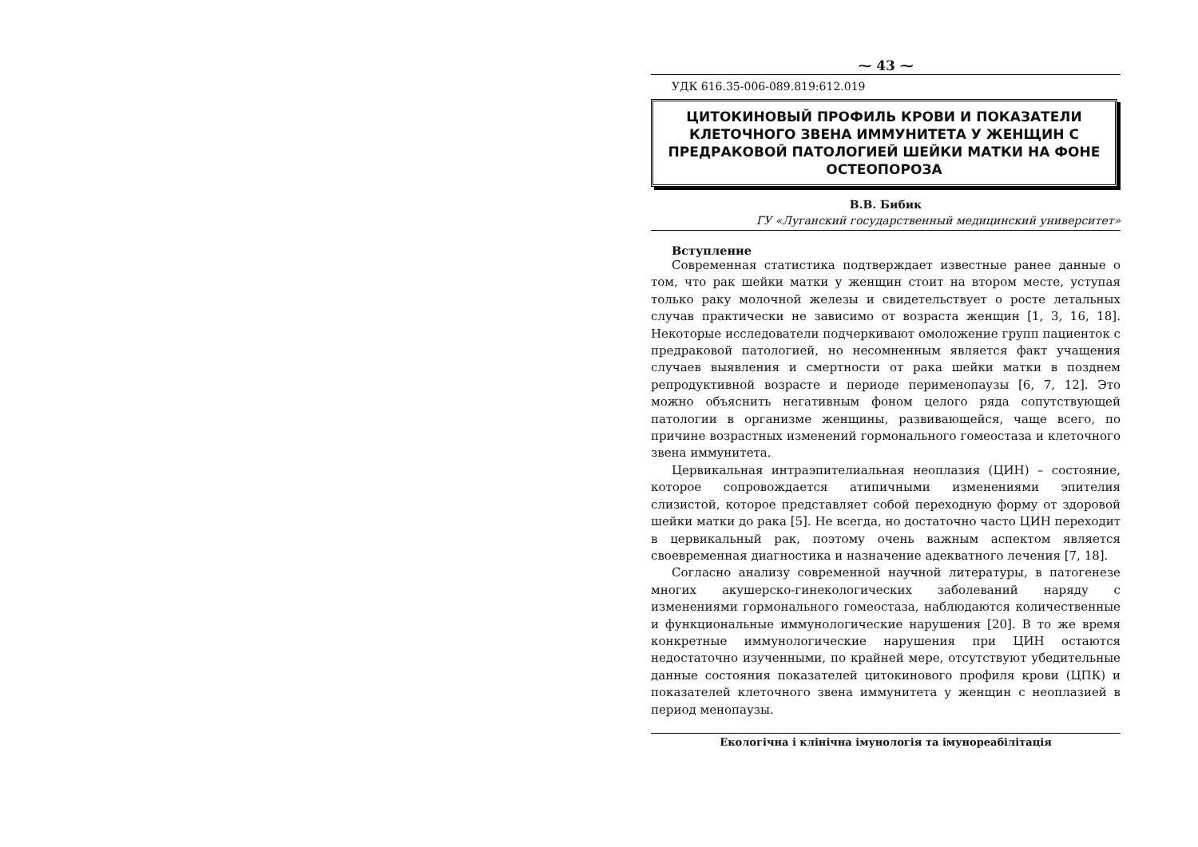⁓ 43 ⁓
УДК 616.35-006-089.819:612.019
ЦИТОКИНОВЫЙ ПРОФИЛЬ КРОВИ И ПОКАЗАТЕЛИ КЛЕТОЧНОГО ЗВЕНА ИММУНИТЕТА У ЖЕНЩИН С ПРЕДРАКОВОЙ ПАТОЛОГИЕЙ ШЕЙКИ МАТКИ НА ФОНЕ ОСТЕОПОРОЗА
В.В. Бибик
ГУ «Луганский государственный медицинский университет»
Вступление
Современная статистика подтверждает известные ранее данные о том, что рак шейки матки у женщин стоит на втором месте, уступая только раку молочной железы и свидетельствует о росте летальных случав практически не зависимо от возраста женщин [1, 3, 16, 18]. Некоторые исследователи подчеркивают омоложение групп пациенток с предраковой патологией, но несомненным является факт учащения случаев выявления и смертности от рака шейки матки в позднем репродуктивной возрасте и периоде перименопаузы [6, 7, 12]. Это можно объяснить негативным фоном целого ряда сопутствующей патологии в организме женщины, развивающейся, чаще всего, по причине возрастных изменений гормонального гомеостаза и клеточного звена иммунитета.
Цервикальная интраэпителиальная неоплазия (ЦИН) – состояние, которое сопровождается атипичными изменениями эпителия слизистой, которое представляет собой переходную форму от здоровой шейки матки до рака [5]. Не всегда, но достаточно часто ЦИН переходит в цервикальный рак, поэтому очень важным аспектом является своевременная диагностика и назначение адекватного лечения [7, 18].
Согласно анализу современной научной литературы, в патогенезе многих акушерско-гинекологических заболеваний наряду с изменениями гормонального гомеостаза, наблюдаются количественные и функциональные иммунологические нарушения [20]. В то же время конкретные иммунологические нарушения при ЦИН остаются недостаточно изученными, по крайней мере, отсутствуют убедительные данные состояния показателей цитокинового профиля крови (ЦПК) и показателей клеточного звена иммунитета у женщин с неоплазией в период менопаузы.
Екологічна і клінічна імунологія та імунореабілітація